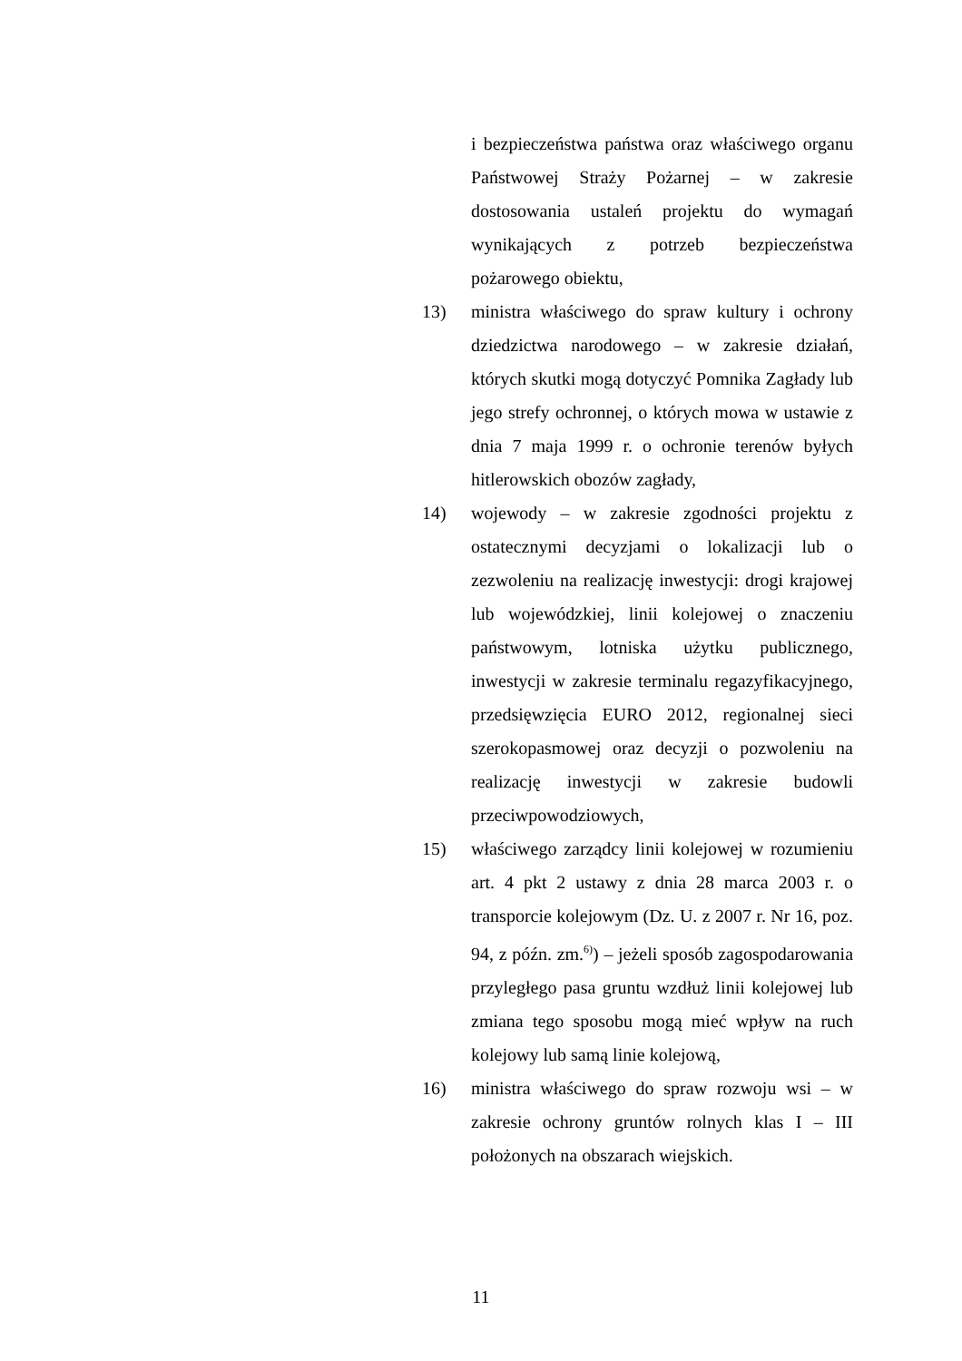i bezpieczeństwa państwa oraz właściwego organu Państwowej Straży Pożarnej – w zakresie dostosowania ustaleń projektu do wymagań wynikających z potrzeb bezpieczeństwa pożarowego obiektu,
13) ministra właściwego do spraw kultury i ochrony dziedzictwa narodowego – w zakresie działań, których skutki mogą dotyczyć Pomnika Zagłady lub jego strefy ochronnej, o których mowa w ustawie z dnia 7 maja 1999 r. o ochronie terenów byłych hitlerowskich obozów zagłady,
14) wojewody – w zakresie zgodności projektu z ostatecznymi decyzjami o lokalizacji lub o zezwoleniu na realizację inwestycji: drogi krajowej lub wojewódzkiej, linii kolejowej o znaczeniu państwowym, lotniska użytku publicznego, inwestycji w zakresie terminalu regazyfikacyjnego, przedsięwzięcia EURO 2012, regionalnej sieci szerokopasmowej oraz decyzji o pozwoleniu na realizację inwestycji w zakresie budowli przeciwpowodziowych,
15) właściwego zarządcy linii kolejowej w rozumieniu art. 4 pkt 2 ustawy z dnia 28 marca 2003 r. o transporcie kolejowym (Dz. U. z 2007 r. Nr 16, poz. 94, z późn. zm.<sup>6)</sup>) – jeżeli sposób zagospodarowania przyległego pasa gruntu wzdłuż linii kolejowej lub zmiana tego sposobu mogą mieć wpływ na ruch kolejowy lub samą linie kolejową,
16) ministra właściwego do spraw rozwoju wsi – w zakresie ochrony gruntów rolnych klas I – III położonych na obszarach wiejskich.
11